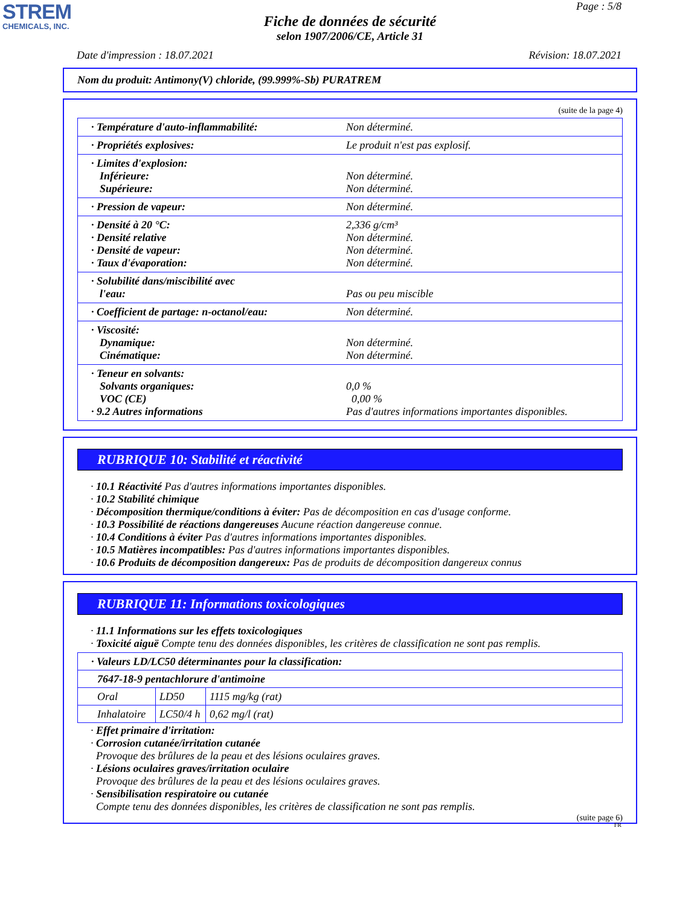STREM
CHEMICALS, INC.
Page : 5/8
Fiche de données de sécurité
selon 1907/2006/CE, Article 31
Date d'impression : 18.07.2021 Révision: 18.07.2021
Nom du produit: Antimony(V) chloride, (99.999%-Sb) PURATREM
(suite de la page 4)
| · Température d'auto-inflammabilité: | Non déterminé. |
| · Propriétés explosives: | Le produit n'est pas explosif. |
| · Limites d'explosion: Inférieure: Supérieure: | Non déterminé. Non déterminé. |
| · Pression de vapeur: | Non déterminé. |
| · Densité à 20 °C: · Densité relative · Densité de vapeur: · Taux d'évaporation: | 2,336 g/cm³ Non déterminé. Non déterminé. Non déterminé. |
| · Solubilité dans/miscibilité avec l'eau: | Pas ou peu miscible |
| · Coefficient de partage: n-octanol/eau: | Non déterminé. |
| · Viscosité: Dynamique: Cinématique: | Non déterminé. Non déterminé. |
| · Teneur en solvants: Solvants organiques: VOC (CE) · 9.2 Autres informations | 0,0 % 0,00 % Pas d'autres informations importantes disponibles. |
RUBRIQUE 10: Stabilité et réactivité
· 10.1 Réactivité Pas d'autres informations importantes disponibles.
· 10.2 Stabilité chimique
· Décomposition thermique/conditions à éviter: Pas de décomposition en cas d'usage conforme.
· 10.3 Possibilité de réactions dangereuses Aucune réaction dangereuse connue.
· 10.4 Conditions à éviter Pas d'autres informations importantes disponibles.
· 10.5 Matières incompatibles: Pas d'autres informations importantes disponibles.
· 10.6 Produits de décomposition dangereux: Pas de produits de décomposition dangereux connus
RUBRIQUE 11: Informations toxicologiques
· 11.1 Informations sur les effets toxicologiques
· Toxicité aiguë Compte tenu des données disponibles, les critères de classification ne sont pas remplis.
| · Valeurs LD/LC50 déterminantes pour la classification: | | | |
| 7647-18-9 pentachlorure d'antimoine | | | |
| Oral | LD50 | 1115 mg/kg (rat) | |
| Inhalatoire | LC50/4 h | 0,62 mg/l (rat) | |
· Effet primaire d'irritation:
· Corrosion cutanée/irritation cutanée
Provoque des brûlures de la peau et des lésions oculaires graves.
· Lésions oculaires graves/irritation oculaire
Provoque des brûlures de la peau et des lésions oculaires graves.
· Sensibilisation respiratoire ou cutanée
Compte tenu des données disponibles, les critères de classification ne sont pas remplis.
(suite page 6)
FR